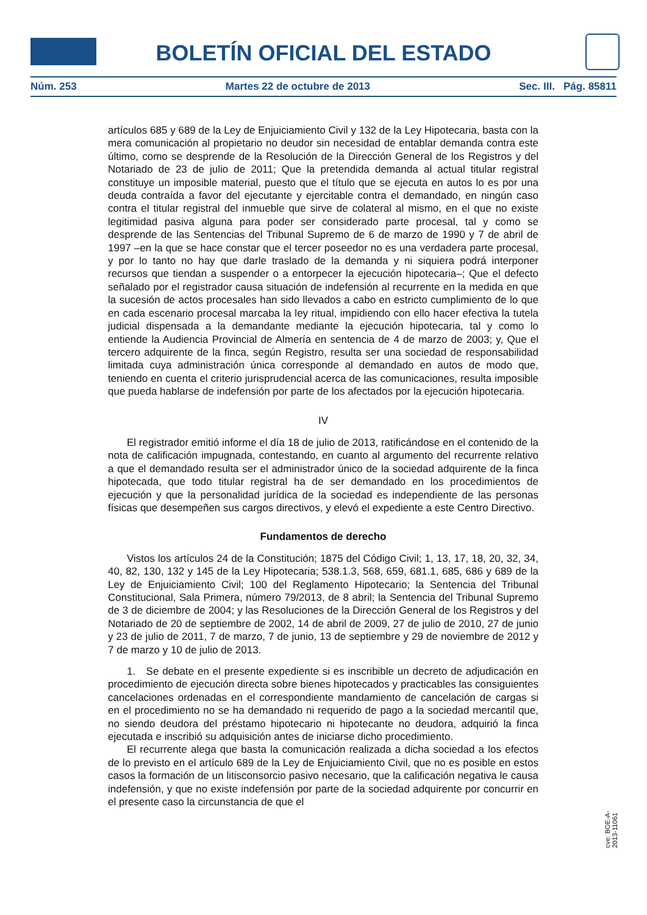BOLETÍN OFICIAL DEL ESTADO
Núm. 253 Martes 22 de octubre de 2013 Sec. III. Pág. 85811
artículos 685 y 689 de la Ley de Enjuiciamiento Civil y 132 de la Ley Hipotecaria, basta con la mera comunicación al propietario no deudor sin necesidad de entablar demanda contra este último, como se desprende de la Resolución de la Dirección General de los Registros y del Notariado de 23 de julio de 2011; Que la pretendida demanda al actual titular registral constituye un imposible material, puesto que el título que se ejecuta en autos lo es por una deuda contraída a favor del ejecutante y ejercitable contra el demandado, en ningún caso contra el titular registral del inmueble que sirve de colateral al mismo, en el que no existe legitimidad pasiva alguna para poder ser considerado parte procesal, tal y como se desprende de las Sentencias del Tribunal Supremo de 6 de marzo de 1990 y 7 de abril de 1997 –en la que se hace constar que el tercer poseedor no es una verdadera parte procesal, y por lo tanto no hay que darle traslado de la demanda y ni siquiera podrá interponer recursos que tiendan a suspender o a entorpecer la ejecución hipotecaria–; Que el defecto señalado por el registrador causa situación de indefensión al recurrente en la medida en que la sucesión de actos procesales han sido llevados a cabo en estricto cumplimiento de lo que en cada escenario procesal marcaba la ley ritual, impidiendo con ello hacer efectiva la tutela judicial dispensada a la demandante mediante la ejecución hipotecaria, tal y como lo entiende la Audiencia Provincial de Almería en sentencia de 4 de marzo de 2003; y, Que el tercero adquirente de la finca, según Registro, resulta ser una sociedad de responsabilidad limitada cuya administración única corresponde al demandado en autos de modo que, teniendo en cuenta el criterio jurisprudencial acerca de las comunicaciones, resulta imposible que pueda hablarse de indefensión por parte de los afectados por la ejecución hipotecaria.
IV
El registrador emitió informe el día 18 de julio de 2013, ratificándose en el contenido de la nota de calificación impugnada, contestando, en cuanto al argumento del recurrente relativo a que el demandado resulta ser el administrador único de la sociedad adquirente de la finca hipotecada, que todo titular registral ha de ser demandado en los procedimientos de ejecución y que la personalidad jurídica de la sociedad es independiente de las personas físicas que desempeñen sus cargos directivos, y elevó el expediente a este Centro Directivo.
Fundamentos de derecho
Vistos los artículos 24 de la Constitución; 1875 del Código Civil; 1, 13, 17, 18, 20, 32, 34, 40, 82, 130, 132 y 145 de la Ley Hipotecaria; 538.1.3, 568, 659, 681.1, 685, 686 y 689 de la Ley de Enjuiciamiento Civil; 100 del Reglamento Hipotecario; la Sentencia del Tribunal Constitucional, Sala Primera, número 79/2013, de 8 abril; la Sentencia del Tribunal Supremo de 3 de diciembre de 2004; y las Resoluciones de la Dirección General de los Registros y del Notariado de 20 de septiembre de 2002, 14 de abril de 2009, 27 de julio de 2010, 27 de junio y 23 de julio de 2011, 7 de marzo, 7 de junio, 13 de septiembre y 29 de noviembre de 2012 y 7 de marzo y 10 de julio de 2013.
1. Se debate en el presente expediente si es inscribible un decreto de adjudicación en procedimiento de ejecución directa sobre bienes hipotecados y practicables las consiguientes cancelaciones ordenadas en el correspondiente mandamiento de cancelación de cargas si en el procedimiento no se ha demandado ni requerido de pago a la sociedad mercantil que, no siendo deudora del préstamo hipotecario ni hipotecante no deudora, adquirió la finca ejecutada e inscribió su adquisición antes de iniciarse dicho procedimiento.
El recurrente alega que basta la comunicación realizada a dicha sociedad a los efectos de lo previsto en el artículo 689 de la Ley de Enjuiciamiento Civil, que no es posible en estos casos la formación de un litisconsorcio pasivo necesario, que la calificación negativa le causa indefensión, y que no existe indefensión por parte de la sociedad adquirente por concurrir en el presente caso la circunstancia de que el
cve: BOE-A-2013-11061